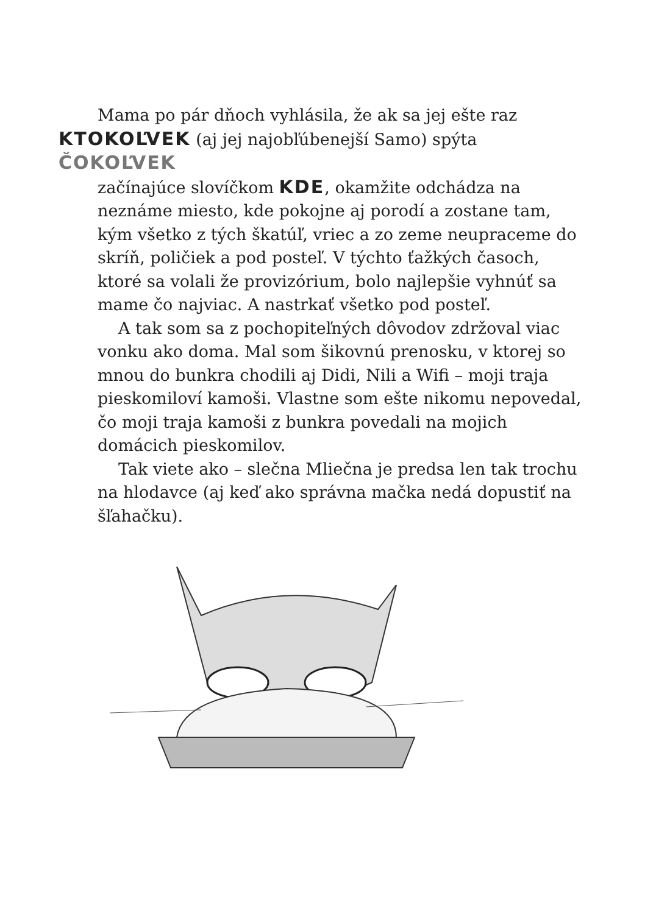Mama po pár dňoch vyhlásila, že ak sa jej ešte raz
KTOKOĽVEK (aj jej najobľúbenejší Samo) spýta ČOKOĽVEK
začínajúce slovíčkom KDE, okamžite odchádza na neznáme miesto, kde pokojne aj porodí a zostane tam, kým všetko z tých škatúľ, vriec a zo zeme neupraceme do skríň, poličiek a pod posteľ. V týchto ťažkých časoch, ktoré sa volali že provizórium, bolo najlepšie vyhnúť sa mame čo najviac. A nastrkať všetko pod posteľ.
A tak som sa z pochopiteľných dôvodov zdržoval viac vonku ako doma. Mal som šikovnú prenosku, v ktorej so mnou do bunkra chodili aj Didi, Nili a Wifi – moji traja pieskomiloví kamoši. Vlastne som ešte nikomu nepovedal, čo moji traja kamoši z bunkra povedali na mojich domácich pieskomilov.
Tak viete ako – slečna Mliečna je predsa len tak trochu na hlodavce (aj keď ako správna mačka nedá dopustiť na šľahačku).